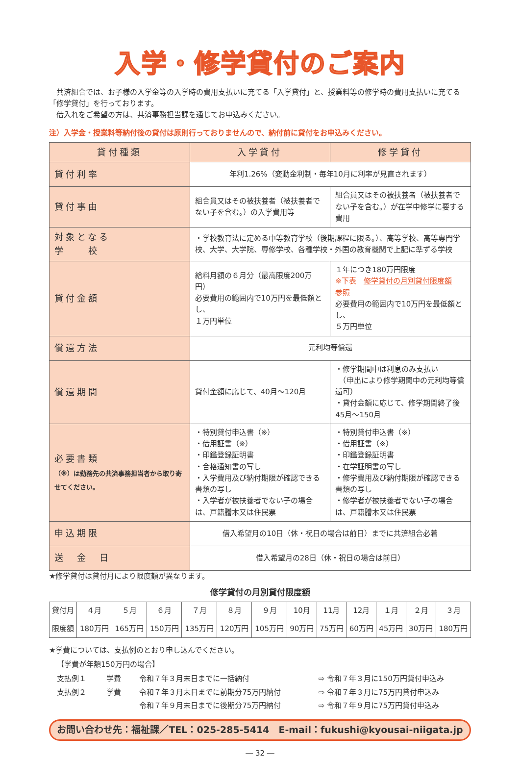入学・修学貸付のご案内
　共済組合では、お子様の入学金等の入学時の費用支払いに充てる「入学貸付」と、授業料等の修学時の費用支払いに充てる「修学貸付」を行っております。
　借入れをご希望の方は、共済事務担当課を通じてお申込みください。
注）入学金・授業料等納付後の貸付は原則行っておりませんので、納付前に貸付をお申込みください。
| 貸付種類 | 入学貸付 | 修学貸付 |
| --- | --- | --- |
| 貸付利率 | 年利1.26%（変動金利制・毎年10月に利率が見直されます） | |
| 貸付事由 | 組合員又はその被扶養者（被扶養者でない子を含む。）の入学費用等 | 組合員又はその被扶養者（被扶養者でない子を含む。）が在学中修学に要する費用 |
| 対象となる 学 校 | ・学校教育法に定める中等教育学校（後期課程に限る。）、高等学校、高等専門学校、大学、大学院、専修学校、各種学校・外国の教育機関で上記に準ずる学校 | |
| 貸付金額 | 給料月額の６月分（最高限度200万円） 必要費用の範囲内で10万円を最低額とし、 １万円単位 | １年につき180万円限度 ※下表 修学貸付の月別貸付限度額 参照 必要費用の範囲内で10万円を最低額とし、 ５万円単位 |
| 償還方法 | 元利均等償還 | |
| 償還期間 | 貸付金額に応じて、40月～120月 | ・修学期間中は利息のみ支払い （申出により修学期間中の元利均等償還可） ・貸付金額に応じて、修学期間終了後45月～150月 |
| 必要書類 （※）は勤務先の共済事務担当者から取り寄せてください。 | ・特別貸付申込書（※） ・借用証書（※） ・印鑑登録証明書 ・合格通知書の写し ・入学費用及び納付期限が確認できる書類の写し ・入学者が被扶養者でない子の場合は、戸籍謄本又は住民票 | ・特別貸付申込書（※） ・借用証書（※） ・印鑑登録証明書 ・在学証明書の写し ・修学費用及び納付期限が確認できる書類の写し ・修学者が被扶養者でない子の場合は、戸籍謄本又は住民票 |
| 申込期限 | 借入希望月の10日（休・祝日の場合は前日）までに共済組合必着 | |
| 送 金 日 | 借入希望月の28日（休・祝日の場合は前日） | |
★修学貸付は貸付月により限度額が異なります。
修学貸付の月別貸付限度額
| 貸付月 | ４月 | ５月 | ６月 | ７月 | ８月 | ９月 | 10月 | 11月 | 12月 | １月 | ２月 | ３月 |
| 限度額 | 180万円 | 165万円 | 150万円 | 135万円 | 120万円 | 105万円 | 90万円 | 75万円 | 60万円 | 45万円 | 30万円 | 180万円 |
★学費については、支払例のとおり申し込んでください。
【学費が年額150万円の場合】
| 支払例１ | 学費 | 令和７年３月末日までに一括納付 | ⇨ 令和７年３月に150万円貸付申込み |
| 支払例２ | 学費 | 令和７年３月末日までに前期分75万円納付 | ⇨ 令和７年３月に75万円貸付申込み |
| | | 令和７年９月末日までに後期分75万円納付 | ⇨ 令和７年９月に75万円貸付申込み |
お問い合わせ先：福祉課／TEL：025-285-5414　E-mail：fukushi@kyousai-niigata.jp
― 32 ―